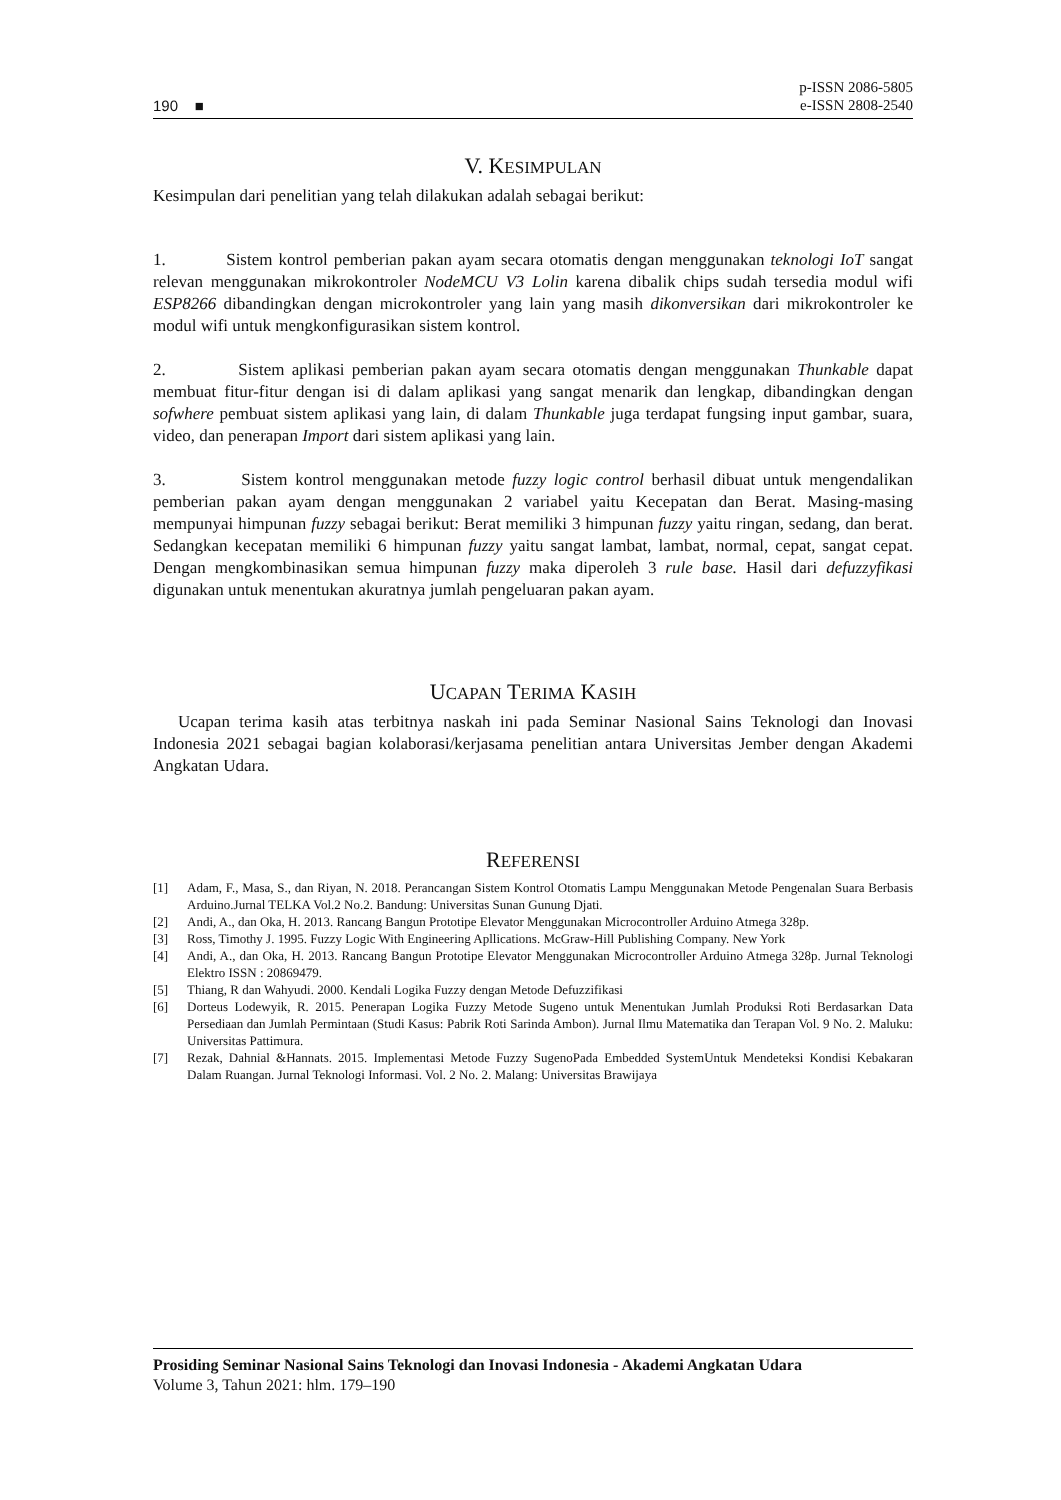190 ■
p-ISSN 2086-5805
e-ISSN 2808-2540
V. KESIMPULAN
Kesimpulan dari penelitian yang telah dilakukan adalah sebagai berikut:
1. Sistem kontrol pemberian pakan ayam secara otomatis dengan menggunakan teknologi IoT sangat relevan menggunakan mikrokontroler NodeMCU V3 Lolin karena dibalik chips sudah tersedia modul wifi ESP8266 dibandingkan dengan microkontroler yang lain yang masih dikonversikan dari mikrokontroler ke modul wifi untuk mengkonfigurasikan sistem kontrol.
2. Sistem aplikasi pemberian pakan ayam secara otomatis dengan menggunakan Thunkable dapat membuat fitur-fitur dengan isi di dalam aplikasi yang sangat menarik dan lengkap, dibandingkan dengan sofwhere pembuat sistem aplikasi yang lain, di dalam Thunkable juga terdapat fungsing input gambar, suara, video, dan penerapan Import dari sistem aplikasi yang lain.
3. Sistem kontrol menggunakan metode fuzzy logic control berhasil dibuat untuk mengendalikan pemberian pakan ayam dengan menggunakan 2 variabel yaitu Kecepatan dan Berat. Masing-masing mempunyai himpunan fuzzy sebagai berikut: Berat memiliki 3 himpunan fuzzy yaitu ringan, sedang, dan berat. Sedangkan kecepatan memiliki 6 himpunan fuzzy yaitu sangat lambat, lambat, normal, cepat, sangat cepat. Dengan mengkombinasikan semua himpunan fuzzy maka diperoleh 3 rule base. Hasil dari defuzzyfikasi digunakan untuk menentukan akuratnya jumlah pengeluaran pakan ayam.
UCAPAN TERIMA KASIH
Ucapan terima kasih atas terbitnya naskah ini pada Seminar Nasional Sains Teknologi dan Inovasi Indonesia 2021 sebagai bagian kolaborasi/kerjasama penelitian antara Universitas Jember dengan Akademi Angkatan Udara.
REFERENSI
[1] Adam, F., Masa, S., dan Riyan, N. 2018. Perancangan Sistem Kontrol Otomatis Lampu Menggunakan Metode Pengenalan Suara Berbasis Arduino.Jurnal TELKA Vol.2 No.2. Bandung: Universitas Sunan Gunung Djati.
[2] Andi, A., dan Oka, H. 2013. Rancang Bangun Prototipe Elevator Menggunakan Microcontroller Arduino Atmega 328p.
[3] Ross, Timothy J. 1995. Fuzzy Logic With Engineering Apllications. McGraw-Hill Publishing Company. New York
[4] Andi, A., dan Oka, H. 2013. Rancang Bangun Prototipe Elevator Menggunakan Microcontroller Arduino Atmega 328p. Jurnal Teknologi Elektro ISSN : 20869479.
[5] Thiang, R dan Wahyudi. 2000. Kendali Logika Fuzzy dengan Metode Defuzzifikasi
[6] Dorteus Lodewyik, R. 2015. Penerapan Logika Fuzzy Metode Sugeno untuk Menentukan Jumlah Produksi Roti Berdasarkan Data Persediaan dan Jumlah Permintaan (Studi Kasus: Pabrik Roti Sarinda Ambon). Jurnal Ilmu Matematika dan Terapan Vol. 9 No. 2. Maluku: Universitas Pattimura.
[7] Rezak, Dahnial &Hannats. 2015. Implementasi Metode Fuzzy SugenoPada Embedded SystemUntuk Mendeteksi Kondisi Kebakaran Dalam Ruangan. Jurnal Teknologi Informasi. Vol. 2 No. 2. Malang: Universitas Brawijaya
Prosiding Seminar Nasional Sains Teknologi dan Inovasi Indonesia - Akademi Angkatan Udara
Volume 3, Tahun 2021: hlm. 179–190